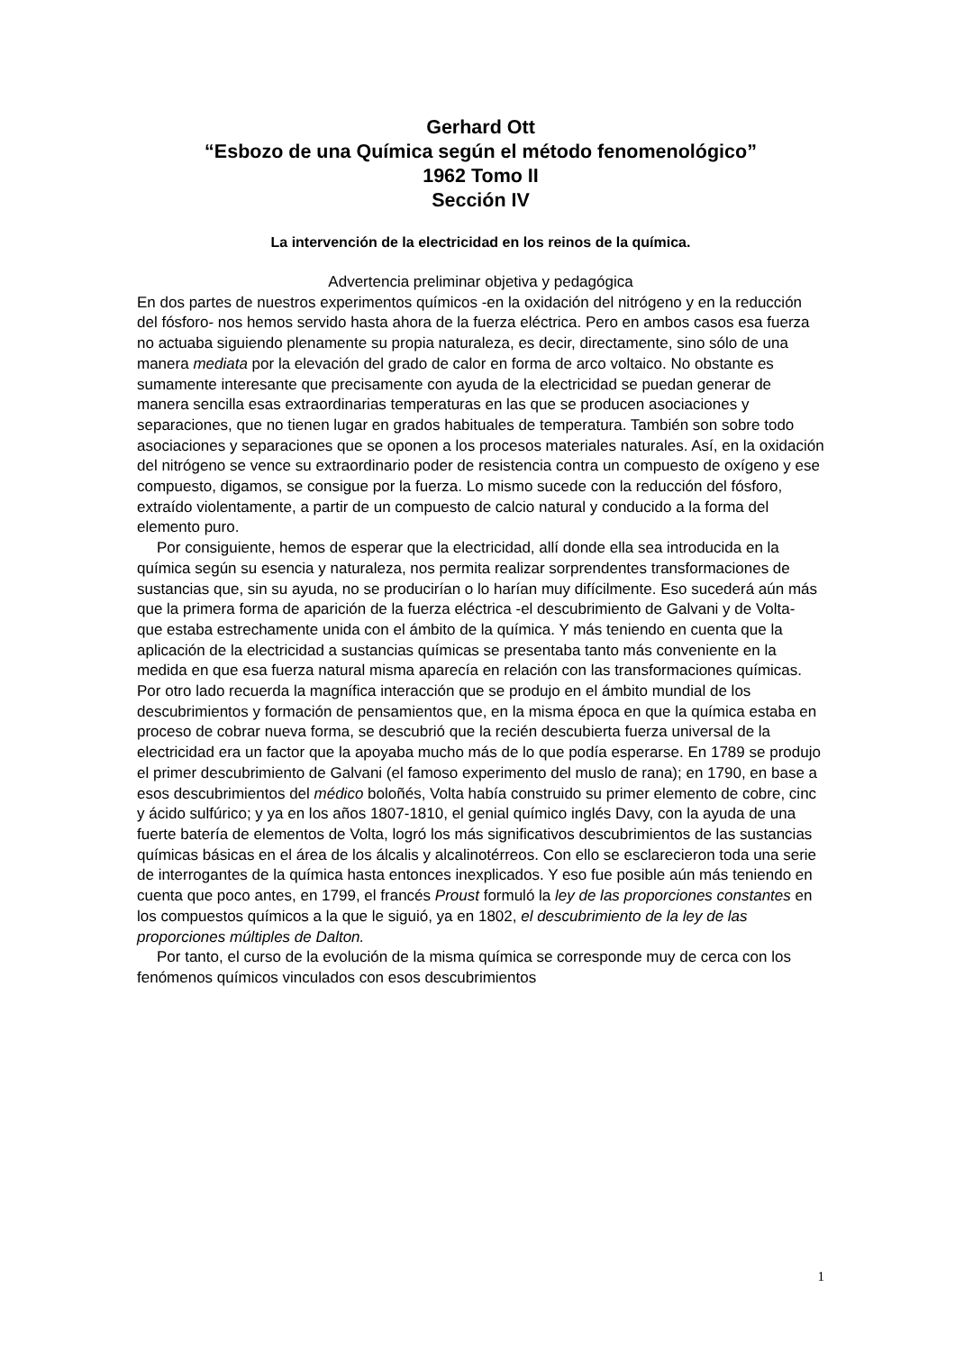Gerhard Ott
“Esbozo de una Química según el método fenomenológico”
1962 Tomo II
Sección IV
La intervención de la electricidad en los reinos de la química.
Advertencia preliminar objetiva y pedagógica
En dos partes de nuestros experimentos químicos -en la oxidación del nitrógeno y en la reducción del fósforo- nos hemos servido hasta ahora de la fuerza eléctrica. Pero en ambos casos esa fuerza no actuaba siguiendo plenamente su propia naturaleza, es decir, directamente, sino sólo de una manera mediata por la elevación del grado de calor en forma de arco voltaico. No obstante es sumamente interesante que precisamente con ayuda de la electricidad se puedan generar de manera sencilla esas extraordinarias temperaturas en las que se producen asociaciones y separaciones, que no tienen lugar en grados habituales de temperatura. También son sobre todo asociaciones y separaciones que se oponen a los procesos materiales naturales. Así, en la oxidación del nitrógeno se vence su extraordinario poder de resistencia contra un compuesto de oxígeno y ese compuesto, digamos, se consigue por la fuerza. Lo mismo sucede con la reducción del fósforo, extraído violentamente, a partir de un compuesto de calcio natural y conducido a la forma del elemento puro.
Por consiguiente, hemos de esperar que la electricidad, allí donde ella sea introducida en la química según su esencia y naturaleza, nos permita realizar sorprendentes transformaciones de sustancias que, sin su ayuda, no se producirían o lo harían muy difícilmente. Eso sucederá aún más que la primera forma de aparición de la fuerza eléctrica -el descubrimiento de Galvani y de Volta- que estaba estrechamente unida con el ámbito de la química. Y más teniendo en cuenta que la aplicación de la electricidad a sustancias químicas se presentaba tanto más conveniente en la medida en que esa fuerza natural misma aparecía en relación con las transformaciones químicas. Por otro lado recuerda la magnífica interacción que se produjo en el ámbito mundial de los descubrimientos y formación de pensamientos que, en la misma época en que la química estaba en proceso de cobrar nueva forma, se descubrió que la recién descubierta fuerza universal de la electricidad era un factor que la apoyaba mucho más de lo que podía esperarse. En 1789 se produjo el primer descubrimiento de Galvani (el famoso experimento del muslo de rana); en 1790, en base a esos descubrimientos del médico boloñés, Volta había construido su primer elemento de cobre, cinc y ácido sulfúrico; y ya en los años 1807-1810, el genial químico inglés Davy, con la ayuda de una fuerte batería de elementos de Volta, logró los más significativos descubrimientos de las sustancias químicas básicas en el área de los álcalis y alcalinotérreos. Con ello se esclarecieron toda una serie de interrogantes de la química hasta entonces inexplicados. Y eso fue posible aún más teniendo en cuenta que poco antes, en 1799, el francés Proust formuló la ley de las proporciones constantes en los compuestos químicos a la que le siguió, ya en 1802, el descubrimiento de la ley de las proporciones múltiples de Dalton.
Por tanto, el curso de la evolución de la misma química se corresponde muy de cerca con los fenómenos químicos vinculados con esos descubrimientos
1